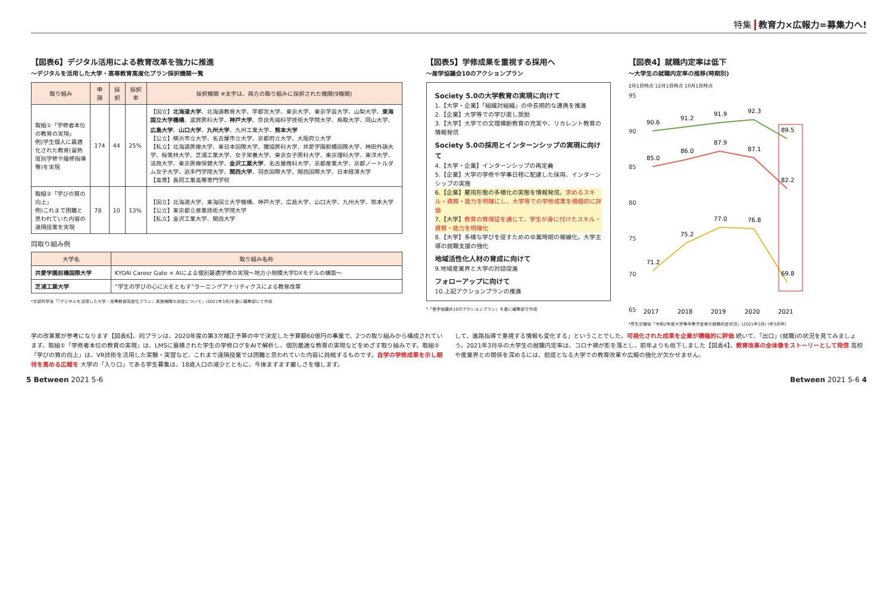特集 教育力×広報力=募集力へ!
【図表6】デジタル活用による教育改革を強力に推進
～デジタルを活用した大学・高専教育高度化プラン採択機関一覧
| 取り組み | 申請 | 採択 | 採択率 | 採択機関 ※太字は、両方の取り組みに採択された機関(9機関) |
| --- | --- | --- | --- | --- |
| 取組①「学修者本位の教育の実現」 例)学生個人に最適化された教育(習熟度別学修や履修指導等)を実現 | 174 | 44 | 25% | 【国立】 北海道大学 、北海道教育大学、宇都宮大学、東京大学、東京学芸大学、山梨大学、 東海国立大学機構 、滋賀医科大学、 神戸大学 、奈良先端科学技術大学院大学、鳥取大学、岡山大学、 広島大学 、 山口大学 、 九州大学 、九州工業大学、 熊本大学 【公立】横浜市立大学、名古屋市立大学、京都府立大学、大阪府立大学 【私立】北海道医療大学、東日本国際大学、獨協医科大学、共愛学園前橋国際大学、神田外語大学、桜美林大学、芝浦工業大学、女子栄養大学、東京女子医科大学、東京理科大学、東洋大学、法政大学、東京医療保健大学、 金沢工業大学 、名古屋商科大学、京都産業大学、京都ノートルダム女子大学、追手門学院大学、 関西大学 、羽衣国際大学、関西国際大学、日本経済大学 【高専】長岡工業高等専門学校 |
| 取組②「学びの質の向上」 例)これまで困難と思われていた内容の遠隔授業を実現 | 78 | 10 | 13% | 【国立】北海道大学、東海国立大学機構、神戸大学、広島大学、山口大学、九州大学、熊本大学 【公立】東京都立産業技術大学院大学 【私立】金沢工業大学、関西大学 |
同取り組み例
| 大学名 | 取り組み名称 |
| --- | --- |
| 共愛学園前橋国際大学 | KYOAI Career Gate × AIによる個別最適学修の実現～地方小規模大学DXモデルの構築～ |
| 芝浦工業大学 | “学生の学びの心に火をともす”ラーニングアナリティクスによる教育改革 |
*文部科学省「『デジタルを活用した大学・高専教育高度化プラン』実施機関の決定について」(2021年3月)を基に編集部にて作成
【図表5】学修成果を重視する採用へ
～産学協議会10のアクションプラン
Society 5.0の大学教育の実現に向けて
1.【大学・企業】「組織対組織」の中長期的な連携を推進
2.【企業】大学等での学び直し奨励
3.【大学】大学での文理横断教育の充実や、リカレント教育の情報発信
Society 5.0の採用とインターンシップの実現に向けて
4.【大学・企業】インターンシップの再定義
5.【企業】大学の学修や学事日程に配慮した採用、インターンシップの実施
6.【企業】雇用形態の多様化の実態を情報発信。求めるスキル・資質・能力を明確にし、大学等での学修成果を積極的に評価
7.【大学】教育の質保証を通じて、学生が身に付けたスキル・資質・能力を明確化
8.【大学】多様な学びを促すための卒業時期の複線化。大学主導の就職支援の強化
地域活性化人材の育成に向けて
9.地域産業界と大学の対話促進
フォローアップに向けて
10.上記アクションプランの推進
*「産学協議会10のアクションプラン」を基に編集部で作成
【図表4】就職内定率は低下
～大学生の就職内定率の推移(時期別)
2月1日時点 12月1日時点 10月1日時点
95
90
85
80
75
70
65
90.6
91.2
91.9
92.3
89.5
85.0
86.0
87.9
87.1
82.2
71.2
75.2
77.0
76.8
69.8
2017
2018
2019
2020
2021
*厚生労働省「令和2年度大学等卒業予定者の就職内定状況」(2021年3月) (年3月卒)
学の改革案が参考になります【図表6】。同プランは、2020年度の第3次補正予算の中で決定した予算額60億円の事業で、2つの取り組みから構成されています。取組①「学修者本位の教育の実現」は、LMSに蓄積された学生の学修ログをAIで解析し、個別最適な教育の実現などをめざす取り組みです。取組②「学びの質の向上」は、VR技術を活用した実験・実習など、これまで遠隔授業では困難と思われていた内容に挑戦するものです。自学の学修成果を示し期待を高める広報を 大学の「入り口」である学生募集は、18歳人口の減少とともに、今後ますます厳しさを増します。
して、進路指導で重視する情報も変化する」ということでした。可視化された成果を企業が積極的に評価 続いて、「出口」(就職)の状況を見てみましょう。2021年3月卒の大学生の就職内定率は、コロナ禍が影を落とし、前年よりも低下しました【図表4】。教育改革の全体像をストーリーとして発信 高校や産業界との関係を深めるには、前提となる大学での教育改革や広報の強化が欠かせません。
5 Between 2021 5-6 Between 2021 5-6 4